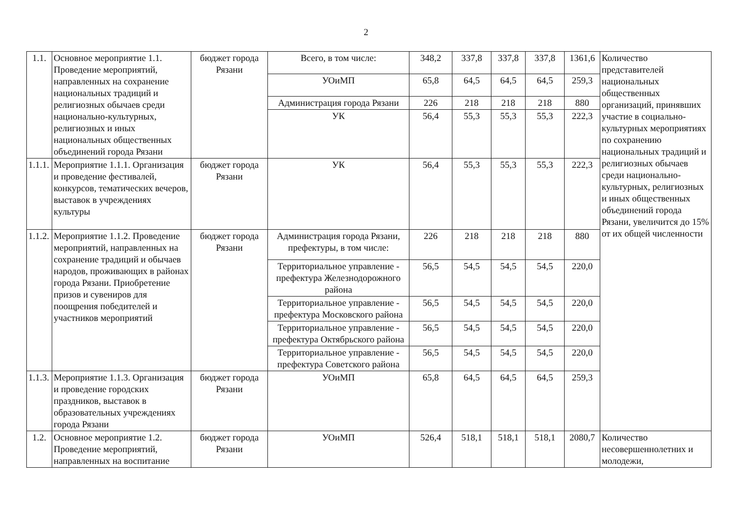2
| 1.1. | Основное мероприятие 1.1. Проведение мероприятий, направленных на сохранение национальных традиций и религиозных обычаев среди национально-культурных, религиозных и иных национальных общественных объединений города Рязани | бюджет города Рязани | Всего, в том числе: | 348,2 | 337,8 | 337,8 | 337,8 | 1361,6 | Количество представителей национальных общественных организаций, принявших участие в социально-культурных мероприятиях по сохранению национальных традиций и религиозных обычаев среди национально-культурных, религиозных и иных общественных объединений города Рязани, увеличится до 15% от их общей численности |
| | | | УОиМП | 65,8 | 64,5 | 64,5 | 64,5 | 259,3 | |
| | | | Администрация города Рязани | 226 | 218 | 218 | 218 | 880 | |
| | | | УК | 56,4 | 55,3 | 55,3 | 55,3 | 222,3 | |
| 1.1.1. | Мероприятие 1.1.1. Организация и проведение фестивалей, конкурсов, тематических вечеров, выставок в учреждениях культуры | бюджет города Рязани | УК | 56,4 | 55,3 | 55,3 | 55,3 | 222,3 | |
| 1.1.2. | Мероприятие 1.1.2. Проведение мероприятий, направленных на сохранение традиций и обычаев народов, проживающих в районах города Рязани. Приобретение призов и сувениров для поощрения победителей и участников мероприятий | бюджет города Рязани | Администрация города Рязани, префектуры, в том числе: | 226 | 218 | 218 | 218 | 880 | |
| | | | Территориальное управление - префектура Железнодорожного района | 56,5 | 54,5 | 54,5 | 54,5 | 220,0 | |
| | | | Территориальное управление - префектура Московского района | 56,5 | 54,5 | 54,5 | 54,5 | 220,0 | |
| | | | Территориальное управление - префектура Октябрьского района | 56,5 | 54,5 | 54,5 | 54,5 | 220,0 | |
| | | | Территориальное управление - префектура Советского района | 56,5 | 54,5 | 54,5 | 54,5 | 220,0 | |
| 1.1.3. | Мероприятие 1.1.3. Организация и проведение городских праздников, выставок в образовательных учреждениях города Рязани | бюджет города Рязани | УОиМП | 65,8 | 64,5 | 64,5 | 64,5 | 259,3 | |
| 1.2. | Основное мероприятие 1.2. Проведение мероприятий, направленных на воспитание | бюджет города Рязани | УОиМП | 526,4 | 518,1 | 518,1 | 518,1 | 2080,7 | Количество несовершеннолетних и молодежи, |